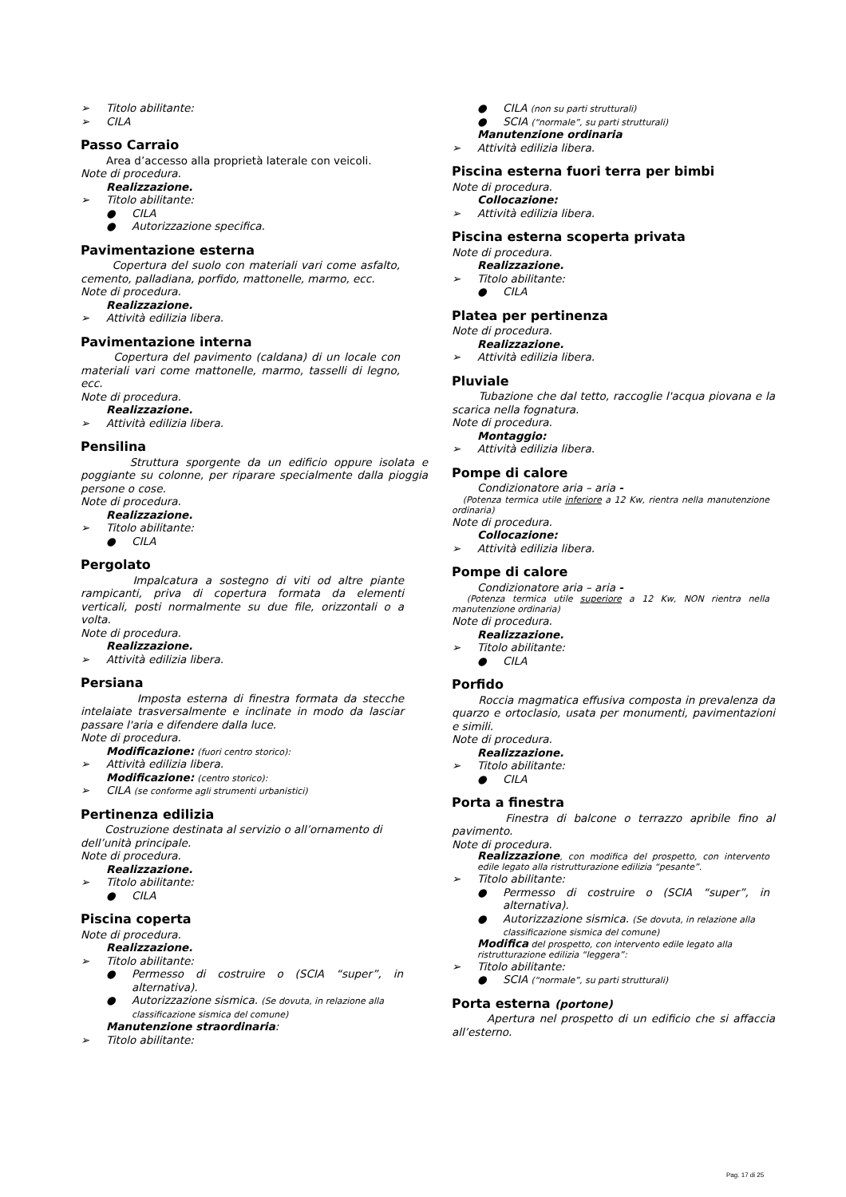➢ Titolo abilitante:
➢ CILA
Passo Carraio
Area d’accesso alla proprietà laterale con veicoli.
Note di procedura.
Realizzazione.
➢ Titolo abilitante:
● CILA
● Autorizzazione specifica.
Pavimentazione esterna
Copertura del suolo con materiali vari come asfalto, cemento, palladiana, porfido, mattonelle, marmo, ecc.
Note di procedura.
Realizzazione.
➢ Attività edilizia libera.
Pavimentazione interna
Copertura del pavimento (caldana) di un locale con materiali vari come mattonelle, marmo, tasselli di legno, ecc.
Note di procedura.
Realizzazione.
➢ Attività edilizia libera.
Pensilina
Struttura sporgente da un edificio oppure isolata e poggiante su colonne, per riparare specialmente dalla pioggia persone o cose.
Note di procedura.
Realizzazione.
➢ Titolo abilitante:
● CILA
Pergolato
Impalcatura a sostegno di viti od altre piante rampicanti, priva di copertura formata da elementi verticali, posti normalmente su due file, orizzontali o a volta.
Note di procedura.
Realizzazione.
➢ Attività edilizia libera.
Persiana
Imposta esterna di finestra formata da stecche intelaiate trasversalmente e inclinate in modo da lasciar passare l'aria e difendere dalla luce.
Note di procedura.
Modificazione: (fuori centro storico):
➢ Attività edilizia libera.
Modificazione: (centro storico):
➢ CILA (se conforme agli strumenti urbanistici)
Pertinenza edilizia
Costruzione destinata al servizio o all’ornamento di dell’unità principale.
Note di procedura.
Realizzazione.
➢ Titolo abilitante:
● CILA
Piscina coperta
Note di procedura.
Realizzazione.
➢ Titolo abilitante:
● Permesso di costruire o (SCIA “super”, in alternativa).
● Autorizzazione sismica. (Se dovuta, in relazione alla classificazione sismica del comune)
Manutenzione straordinaria:
➢ Titolo abilitante:
● CILA (non su parti strutturali)
● SCIA (“normale”, su parti strutturali)
Manutenzione ordinaria
➢ Attività edilizia libera.
Piscina esterna fuori terra per bimbi
Note di procedura.
Collocazione:
➢ Attività edilizia libera.
Piscina esterna scoperta privata
Note di procedura.
Realizzazione.
➢ Titolo abilitante:
● CILA
Platea per pertinenza
Note di procedura.
Realizzazione.
➢ Attività edilizia libera.
Pluviale
Tubazione che dal tetto, raccoglie l'acqua piovana e la scarica nella fognatura.
Note di procedura.
Montaggio:
➢ Attività edilizia libera.
Pompe di calore
Condizionatore aria – aria -
(Potenza termica utile inferiore a 12 Kw, rientra nella manutenzione ordinaria)
Note di procedura.
Collocazione:
➢ Attività edilizia libera.
Pompe di calore
Condizionatore aria – aria -
(Potenza termica utile superiore a 12 Kw, NON rientra nella manutenzione ordinaria)
Note di procedura.
Realizzazione.
➢ Titolo abilitante:
● CILA
Porfido
Roccia magmatica effusiva composta in prevalenza da quarzo e ortoclasio, usata per monumenti, pavimentazioni e simili.
Note di procedura.
Realizzazione.
➢ Titolo abilitante:
● CILA
Porta a finestra
Finestra di balcone o terrazzo apribile fino al pavimento.
Note di procedura.
Realizzazione, con modifica del prospetto, con intervento edile legato alla ristrutturazione edilizia “pesante”.
➢ Titolo abilitante:
● Permesso di costruire o (SCIA “super”, in alternativa).
● Autorizzazione sismica. (Se dovuta, in relazione alla classificazione sismica del comune)
Modifica del prospetto, con intervento edile legato alla ristrutturazione edilizia “leggera”:
➢ Titolo abilitante:
● SCIA (“normale”, su parti strutturali)
Porta esterna (portone)
Apertura nel prospetto di un edificio che si affaccia all’esterno.
Pag. 17 di 25